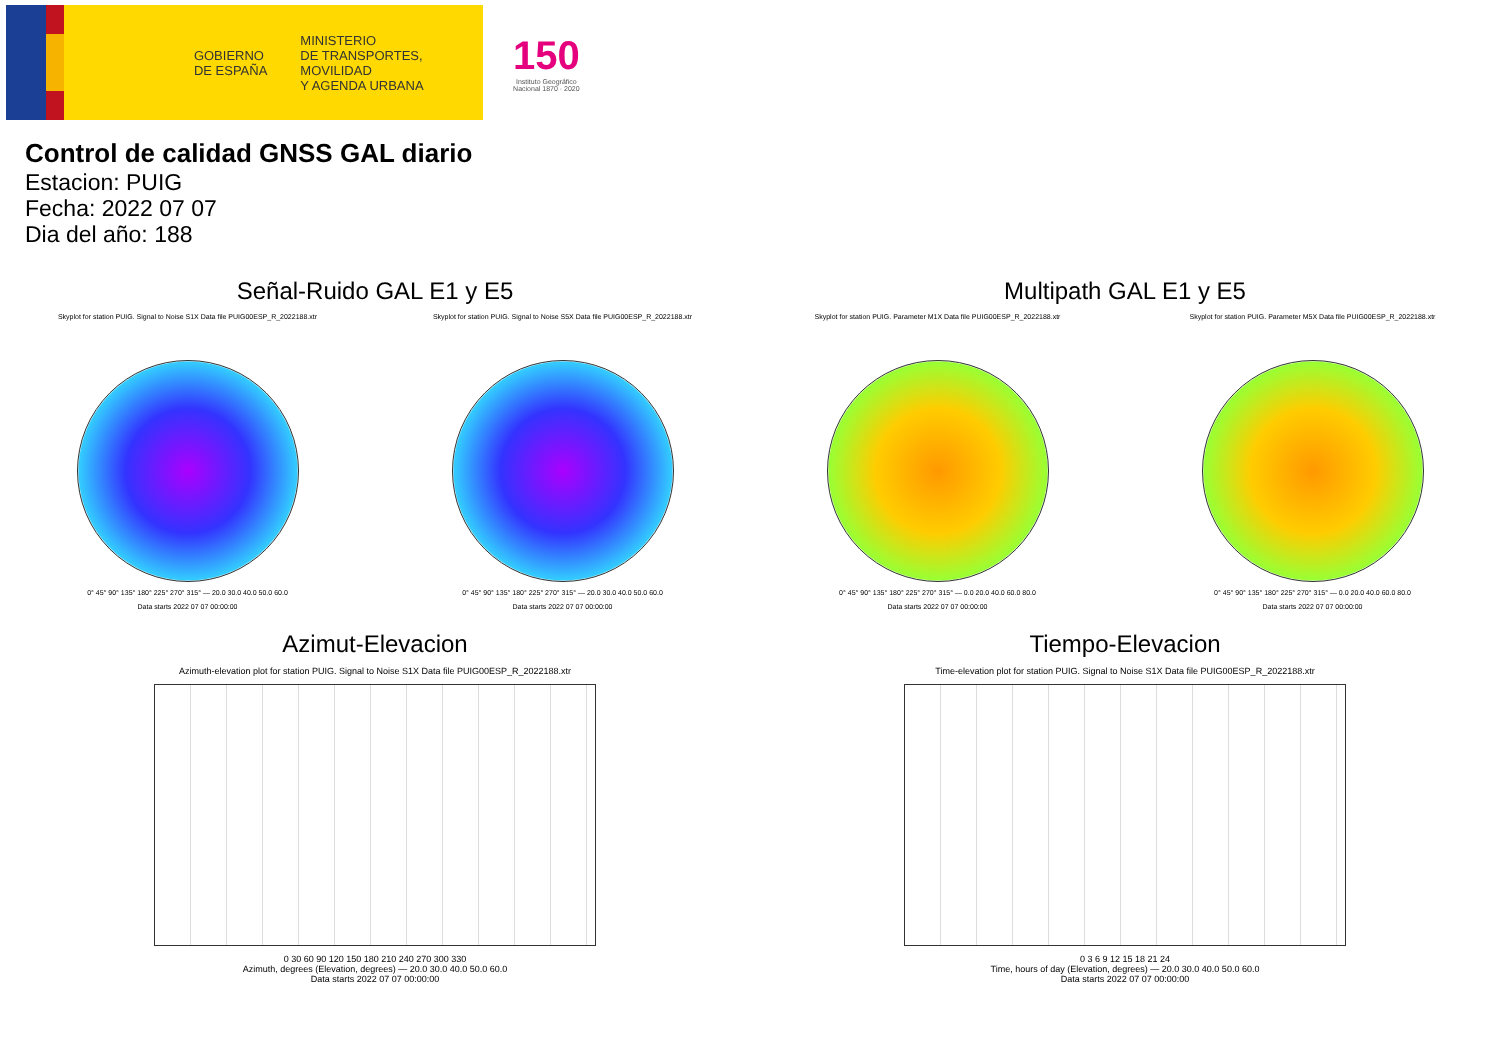GOBIERNO
DE ESPAÑA
MINISTERIO
DE TRANSPORTES, MOVILIDAD
Y AGENDA URBANA
150
Instituto Geográfico
Nacional 1870 · 2020
Control de calidad GNSS GAL diario
Estacion: PUIG
Fecha: 2022 07 07
Dia del año: 188
Señal-Ruido GAL E1 y E5
Skyplot for station PUIG. Signal to Noise S1X Data file PUIG00ESP_R_2022188.xtr
0° 45° 90° 135° 180° 225° 270° 315° — 20.0 30.0 40.0 50.0 60.0
Data starts 2022 07 07 00:00:00
Skyplot for station PUIG. Signal to Noise S5X Data file PUIG00ESP_R_2022188.xtr
0° 45° 90° 135° 180° 225° 270° 315° — 20.0 30.0 40.0 50.0 60.0
Data starts 2022 07 07 00:00:00
Multipath GAL E1 y E5
Skyplot for station PUIG. Parameter M1X Data file PUIG00ESP_R_2022188.xtr
0° 45° 90° 135° 180° 225° 270° 315° — 0.0 20.0 40.0 60.0 80.0
Data starts 2022 07 07 00:00:00
Skyplot for station PUIG. Parameter M5X Data file PUIG00ESP_R_2022188.xtr
0° 45° 90° 135° 180° 225° 270° 315° — 0.0 20.0 40.0 60.0 80.0
Data starts 2022 07 07 00:00:00
Azimut-Elevacion
Azimuth-elevation plot for station PUIG. Signal to Noise S1X Data file PUIG00ESP_R_2022188.xtr
0 30 60 90 120 150 180 210 240 270 300 330
Azimuth, degrees (Elevation, degrees) — 20.0 30.0 40.0 50.0 60.0
Data starts 2022 07 07 00:00:00
Tiempo-Elevacion
Time-elevation plot for station PUIG. Signal to Noise S1X Data file PUIG00ESP_R_2022188.xtr
0 3 6 9 12 15 18 21 24
Time, hours of day (Elevation, degrees) — 20.0 30.0 40.0 50.0 60.0
Data starts 2022 07 07 00:00:00